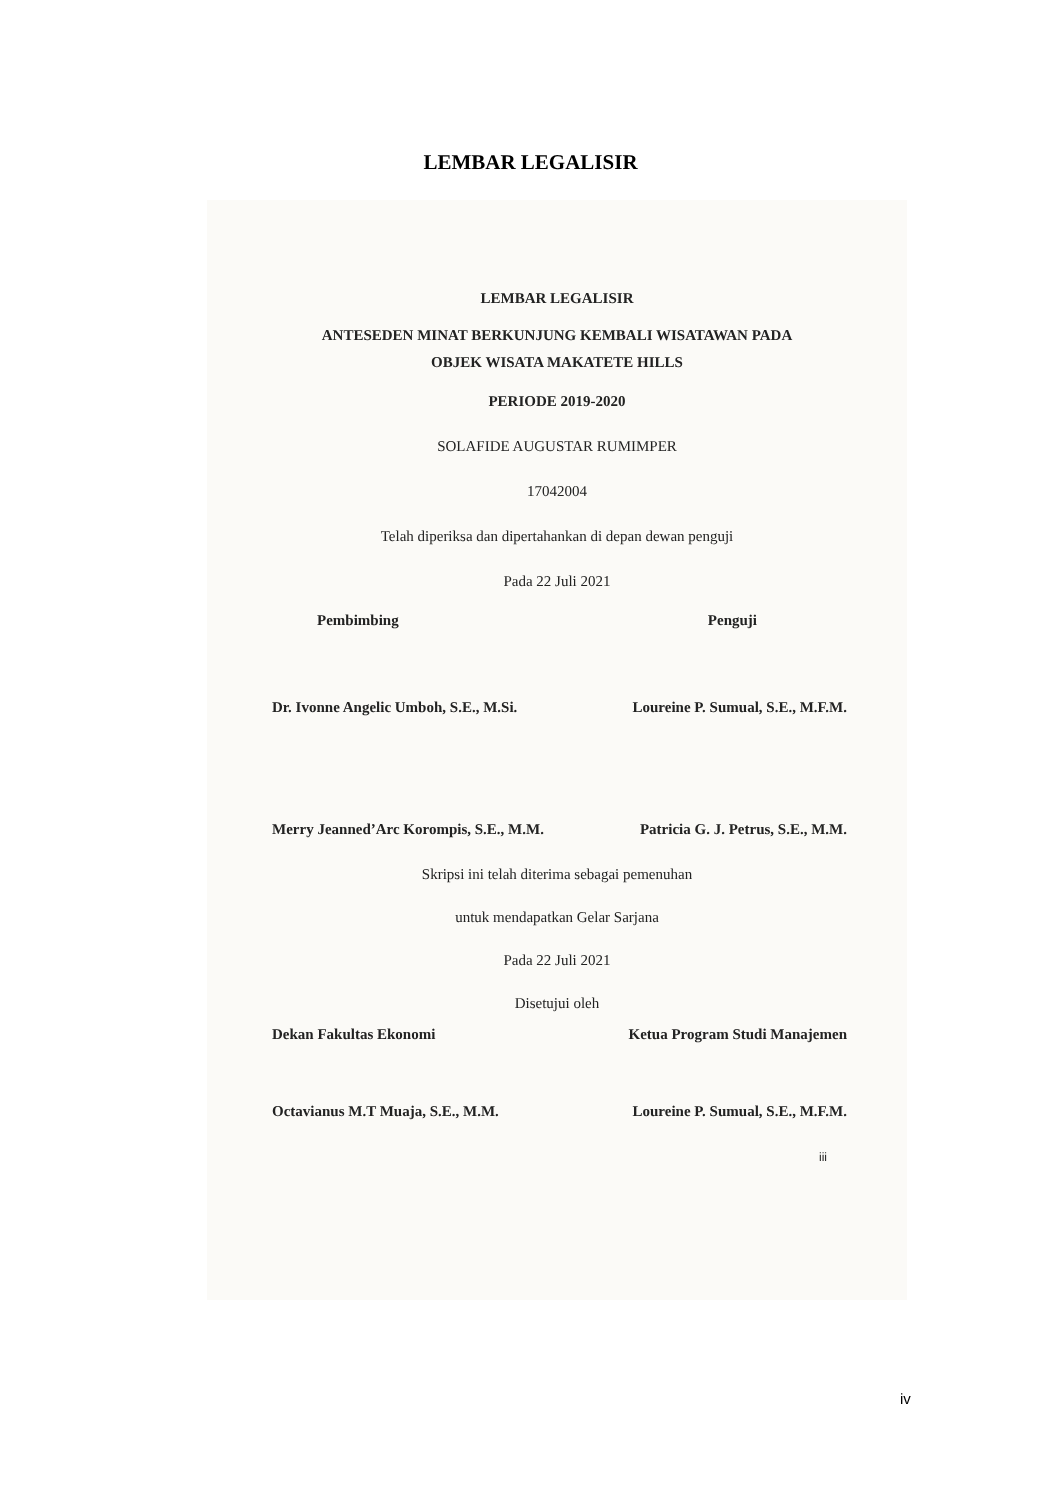LEMBAR LEGALISIR
LEMBAR LEGALISIR
ANTESEDEN MINAT BERKUNJUNG KEMBALI WISATAWAN PADA
OBJEK WISATA MAKATETE HILLS
PERIODE 2019-2020
SOLAFIDE AUGUSTAR RUMIMPER
17042004
Telah diperiksa dan dipertahankan di depan dewan penguji
Pada 22 Juli 2021
Pembimbing Penguji
Dr. Ivonne Angelic Umboh, S.E., M.Si. Loureine P. Sumual, S.E., M.F.M.
Merry Jeanned’Arc Korompis, S.E., M.M. Patricia G. J. Petrus, S.E., M.M.
Skripsi ini telah diterima sebagai pemenuhan
untuk mendapatkan Gelar Sarjana
Pada 22 Juli 2021
Disetujui oleh
Dekan Fakultas Ekonomi Ketua Program Studi Manajemen
Octavianus M.T Muaja, S.E., M.M. Loureine P. Sumual, S.E., M.F.M.
iii
iv